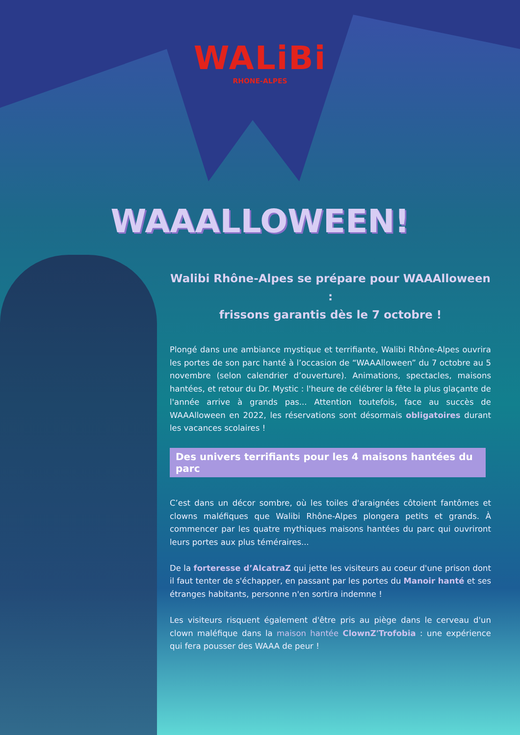WALiBi
RHONE-ALPES
WAAALLOWEEN!
Walibi Rhône-Alpes se prépare pour WAAAlloween :
frissons garantis dès le 7 octobre !
Plongé dans une ambiance mystique et terrifiante, Walibi Rhône-Alpes ouvrira les portes de son parc hanté à l’occasion de “WAAAlloween” du 7 octobre au 5 novembre (selon calendrier d’ouverture). Animations, spectacles, maisons hantées, et retour du Dr. Mystic : l'heure de célébrer la fête la plus glaçante de l'année arrive à grands pas... Attention toutefois, face au succès de WAAAlloween en 2022, les réservations sont désormais obligatoires durant les vacances scolaires !
Des univers terrifiants pour les 4 maisons hantées du parc
C’est dans un décor sombre, où les toiles d'araignées côtoient fantômes et clowns maléfiques que Walibi Rhône-Alpes plongera petits et grands. À commencer par les quatre mythiques maisons hantées du parc qui ouvriront leurs portes aux plus téméraires...
De la forteresse d’AlcatraZ qui jette les visiteurs au coeur d'une prison dont il faut tenter de s'échapper, en passant par les portes du Manoir hanté et ses étranges habitants, personne n'en sortira indemne !
Les visiteurs risquent également d'être pris au piège dans le cerveau d'un clown maléfique dans la maison hantée ClownZ'Trofobia : une expérience qui fera pousser des WAAA de peur !